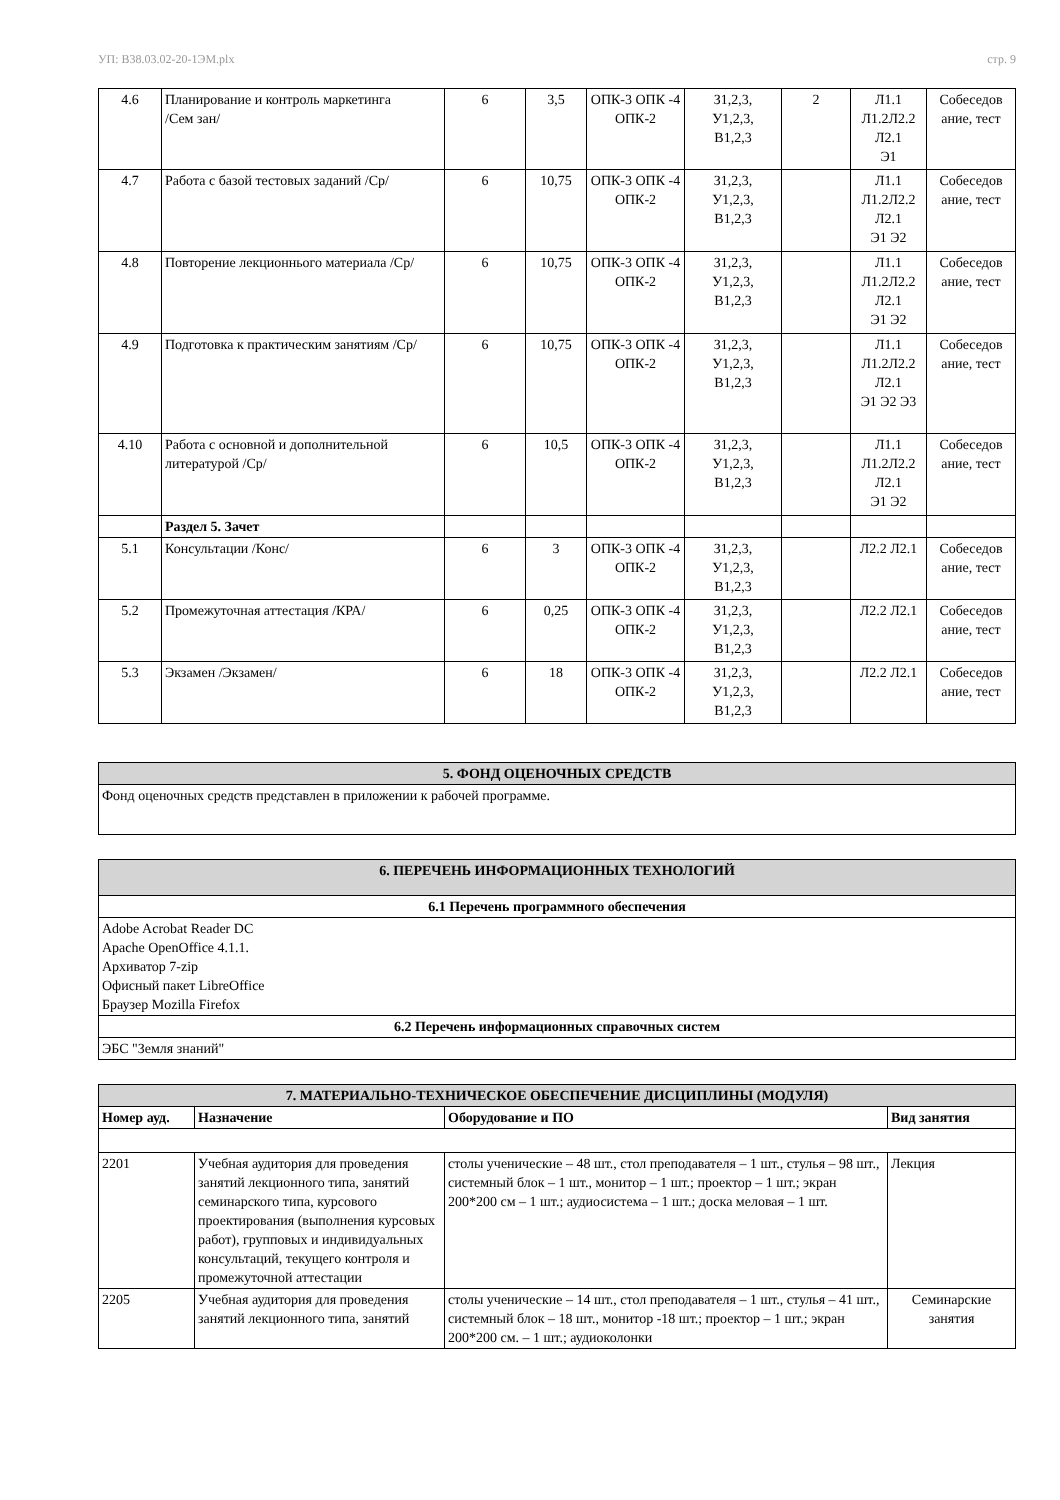УП: B38.03.02-20-1ЭМ.plx стр. 9
| 4.6 | Планирование и контроль маркетинга /Сем зан/ | 6 | 3,5 | ОПК-3 ОПК -4 ОПК-2 | З1,2,3, У1,2,3, В1,2,3 | 2 | Л1.1 Л1.2Л2.2 Л2.1 Э1 | Собеседов ание, тест |
| 4.7 | Работа с базой тестовых заданий /Ср/ | 6 | 10,75 | ОПК-3 ОПК -4 ОПК-2 | З1,2,3, У1,2,3, В1,2,3 | | Л1.1 Л1.2Л2.2 Л2.1 Э1 Э2 | Собеседов ание, тест |
| 4.8 | Повторение лекционнього материала /Ср/ | 6 | 10,75 | ОПК-3 ОПК -4 ОПК-2 | З1,2,3, У1,2,3, В1,2,3 | | Л1.1 Л1.2Л2.2 Л2.1 Э1 Э2 | Собеседов ание, тест |
| 4.9 | Подготовка к практическим занятиям /Ср/ | 6 | 10,75 | ОПК-3 ОПК -4 ОПК-2 | З1,2,3, У1,2,3, В1,2,3 | | Л1.1 Л1.2Л2.2 Л2.1 Э1 Э2 Э3 | Собеседов ание, тест |
| 4.10 | Работа с основной и дополнительной литературой /Ср/ | 6 | 10,5 | ОПК-3 ОПК -4 ОПК-2 | З1,2,3, У1,2,3, В1,2,3 | | Л1.1 Л1.2Л2.2 Л2.1 Э1 Э2 | Собеседов ание, тест |
| | Раздел 5. Зачет | | | | | | | |
| 5.1 | Консультации /Конс/ | 6 | 3 | ОПК-3 ОПК -4 ОПК-2 | З1,2,3, У1,2,3, В1,2,3 | | Л2.2 Л2.1 | Собеседов ание, тест |
| 5.2 | Промежуточная аттестация /КРА/ | 6 | 0,25 | ОПК-3 ОПК -4 ОПК-2 | З1,2,3, У1,2,3, В1,2,3 | | Л2.2 Л2.1 | Собеседов ание, тест |
| 5.3 | Экзамен /Экзамен/ | 6 | 18 | ОПК-3 ОПК -4 ОПК-2 | З1,2,3, У1,2,3, В1,2,3 | | Л2.2 Л2.1 | Собеседов ание, тест |
| 5. ФОНД ОЦЕНОЧНЫХ СРЕДСТВ |
| Фонд оценочных средств представлен в приложении к рабочей программе. |
| 6. ПЕРЕЧЕНЬ ИНФОРМАЦИОННЫХ ТЕХНОЛОГИЙ |
| 6.1 Перечень программного обеспечения |
| Adobe Acrobat Reader DC Apache OpenOffice 4.1.1. Архиватор 7-zip Офисный пакет LibreOffice Браузер Mozilla Firefox |
| 6.2 Перечень информационных справочных систем |
| ЭБС "Земля знаний" |
| 7. МАТЕРИАЛЬНО-ТЕХНИЧЕСКОЕ ОБЕСПЕЧЕНИЕ ДИСЦИПЛИНЫ (МОДУЛЯ) | | | |
| Номер ауд. | Назначение | Оборудование и ПО | Вид занятия |
| 2201 | Учебная аудитория для проведения занятий лекционного типа, занятий семинарского типа, курсового проектирования (выполнения курсовых работ), групповых и индивидуальных консультаций, текущего контроля и промежуточной аттестации | столы ученические – 48 шт., стол преподавателя – 1 шт., стулья – 98 шт., системный блок – 1 шт., монитор – 1 шт.; проектор – 1 шт.; экран 200*200 см – 1 шт.; аудиосистема – 1 шт.; доска меловая – 1 шт. | Лекция |
| 2205 | Учебная аудитория для проведения занятий лекционного типа, занятий | столы ученические – 14 шт., стол преподавателя – 1 шт., стулья – 41 шт., системный блок – 18 шт., монитор -18 шт.; проектор – 1 шт.; экран 200*200 см. – 1 шт.; аудиоколонки | Семинарские занятия |